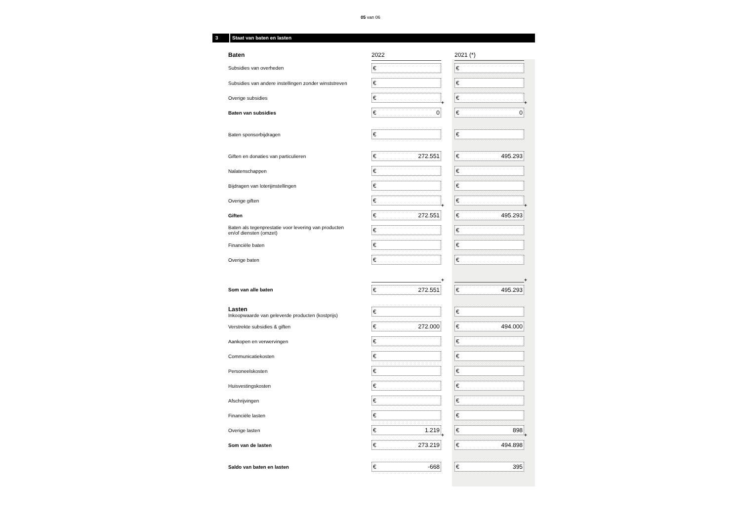05 van 06
3 Staat van baten en lasten
| Baten | 2022 | | 2021 (*) | |
| --- | --- | --- | --- | --- |
| Subsidies van overheden | € | | € | |
| Subsidies van andere instellingen zonder winststreven | € | | € | |
| Overige subsidies | € | + | € | + |
| Baten van subsidies | € 0 | | € 0 | |
| Baten sponsorbijdragen | € | | € | |
| Giften en donaties van particulieren | € 272.551 | | € 495.293 | |
| Nalatenschappen | € | | € | |
| Bijdragen van loterijinstellingen | € | | € | |
| Overige giften | € | + | € | + |
| Giften | € 272.551 | | € 495.293 | |
| Baten als tegenprestatie voor levering van producten en/of diensten (omzet) | € | | € | |
| Financiële baten | € | | € | |
| Overige baten | € | | € | |
| | | + | | + |
| Som van alle baten | € 272.551 | | € 495.293 | |
| Lasten Inkoopwaarde van geleverde producten (kostprijs) | € | | € | |
| Verstrekte subsidies & giften | € 272.000 | | € 494.000 | |
| Aankopen en verwervingen | € | | € | |
| Communicatiekosten | € | | € | |
| Personeelskosten | € | | € | |
| Huisvestingskosten | € | | € | |
| Afschrijvingen | € | | € | |
| Financiële lasten | € | | € | |
| Overige lasten | € 1.219 | + | € 898 | + |
| Som van de lasten | € 273.219 | | € 494.898 | |
| Saldo van baten en lasten | € -668 | | € 395 | |